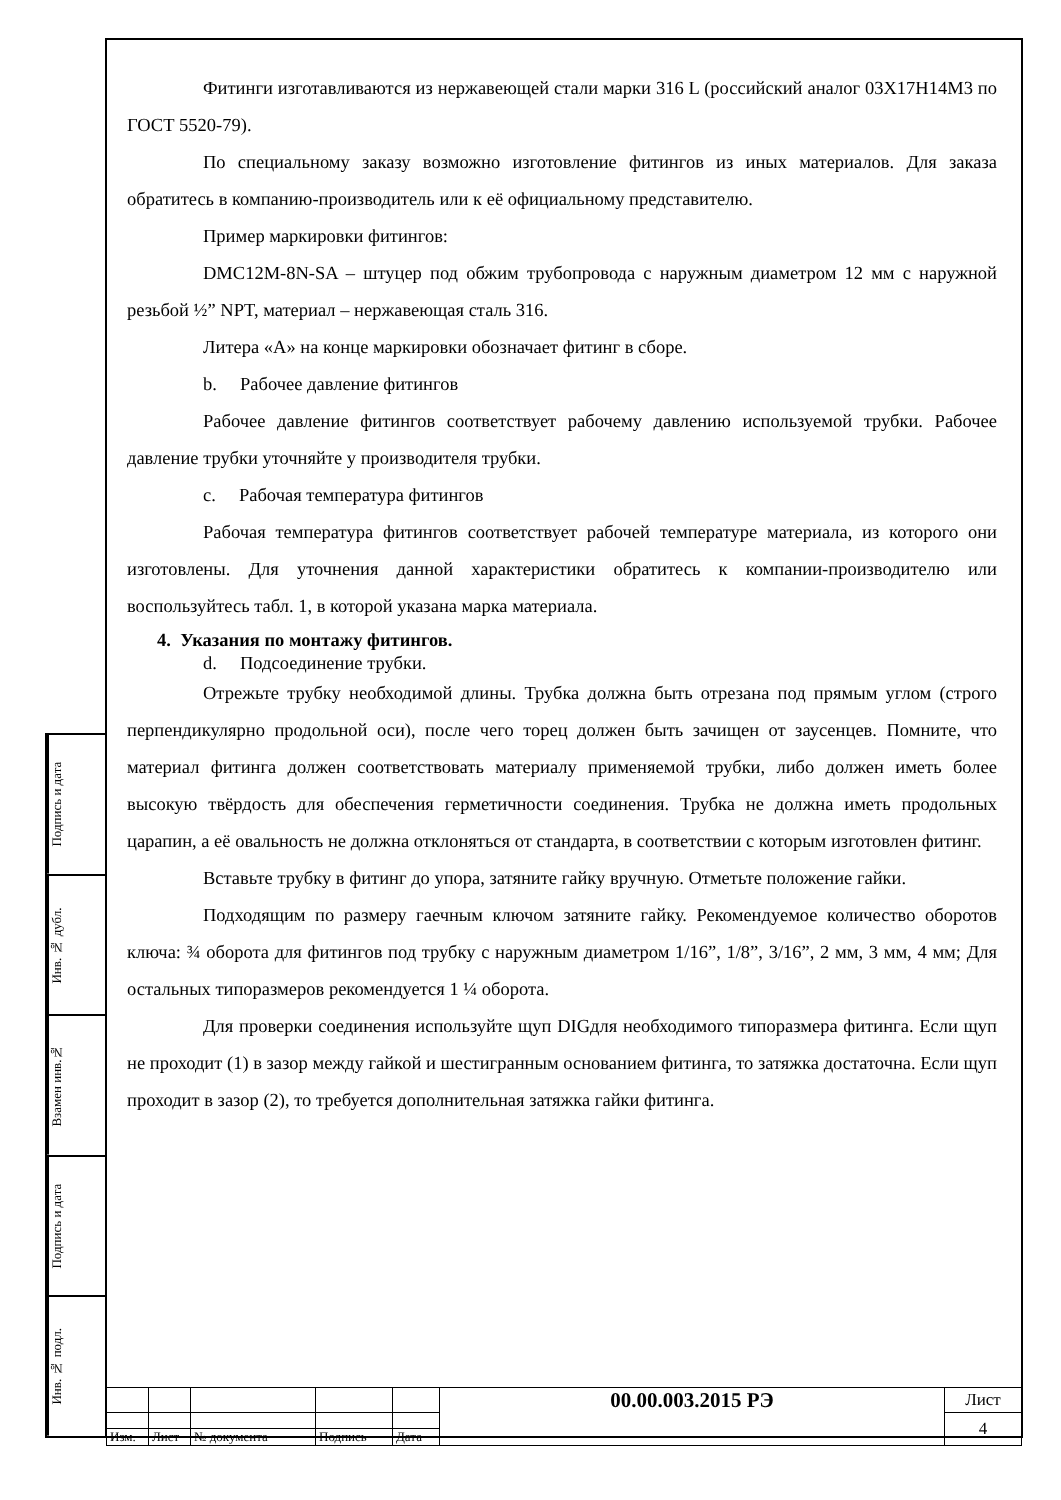Подпись и дата
Инв. № дубл.
Взамен инв.№
Подпись и дата
Инв. № подл.
Фитинги изготавливаются из нержавеющей стали марки 316 L (российский аналог 03Х17Н14М3 по ГОСТ 5520-79).
По специальному заказу возможно изготовление фитингов из иных материалов. Для заказа обратитесь в компанию-производитель или к её официальному представителю.
Пример маркировки фитингов:
DMC12M-8N-SA – штуцер под обжим трубопровода с наружным диаметром 12 мм с наружной резьбой ½” NPT, материал – нержавеющая сталь 316.
Литера «А» на конце маркировки обозначает фитинг в сборе.
b. Рабочее давление фитингов
Рабочее давление фитингов соответствует рабочему давлению используемой трубки. Рабочее давление трубки уточняйте у производителя трубки.
c. Рабочая температура фитингов
Рабочая температура фитингов соответствует рабочей температуре материала, из которого они изготовлены. Для уточнения данной характеристики обратитесь к компании-производителю или воспользуйтесь табл. 1, в которой указана марка материала.
4. Указания по монтажу фитингов.
d. Подсоединение трубки.
Отрежьте трубку необходимой длины. Трубка должна быть отрезана под прямым углом (строго перпендикулярно продольной оси), после чего торец должен быть зачищен от заусенцев. Помните, что материал фитинга должен соответствовать материалу применяемой трубки, либо должен иметь более высокую твёрдость для обеспечения герметичности соединения. Трубка не должна иметь продольных царапин, а её овальность не должна отклоняться от стандарта, в соответствии с которым изготовлен фитинг.
Вставьте трубку в фитинг до упора, затяните гайку вручную. Отметьте положение гайки.
Подходящим по размеру гаечным ключом затяните гайку. Рекомендуемое количество оборотов ключа: ¾ оборота для фитингов под трубку с наружным диаметром 1/16”, 1/8”, 3/16”, 2 мм, 3 мм, 4 мм; Для остальных типоразмеров рекомендуется 1 ¼ оборота.
Для проверки соединения используйте щуп DIGдля необходимого типоразмера фитинга. Если щуп не проходит (1) в зазор между гайкой и шестигранным основанием фитинга, то затяжка достаточна. Если щуп проходит в зазор (2), то требуется дополнительная затяжка гайки фитинга.
| | | | | | 00.00.003.2015 РЭ | Лист |
| | | | | | | 4 |
| Изм. | Лист | № документа | Подпись | Дата | | |